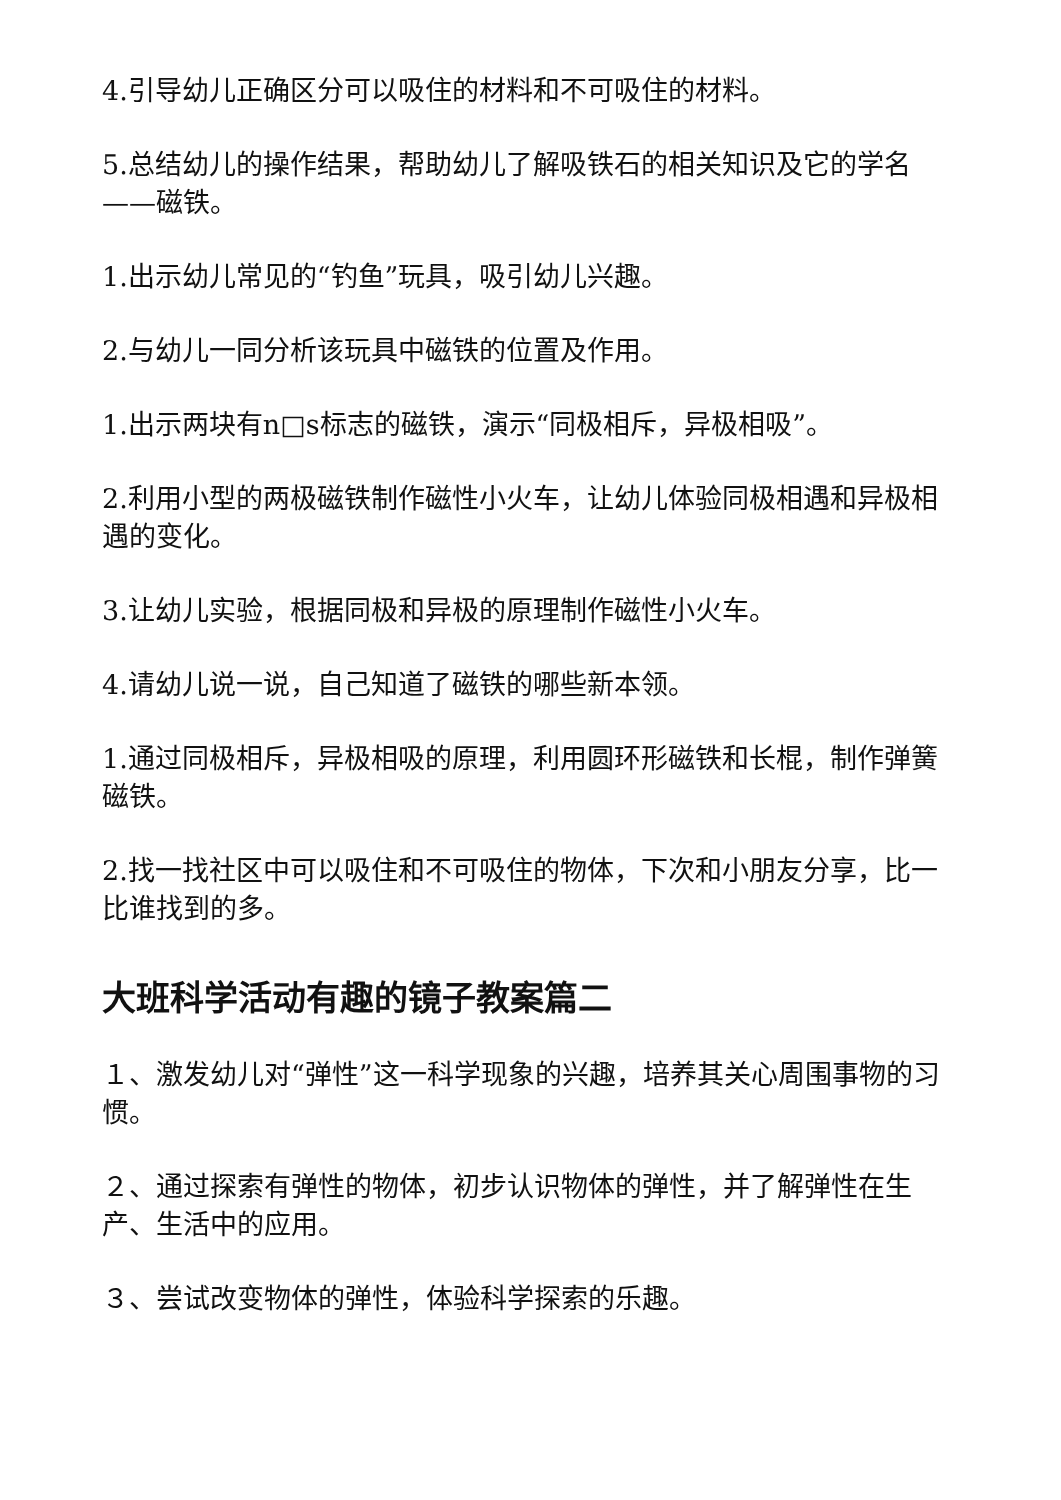4.引导幼儿正确区分可以吸住的材料和不可吸住的材料。
5.总结幼儿的操作结果，帮助幼儿了解吸铁石的相关知识及它的学名——磁铁。
1.出示幼儿常见的“钓鱼”玩具，吸引幼儿兴趣。
2.与幼儿一同分析该玩具中磁铁的位置及作用。
1.出示两块有n□s标志的磁铁，演示“同极相斥，异极相吸”。
2.利用小型的两极磁铁制作磁性小火车，让幼儿体验同极相遇和异极相遇的变化。
3.让幼儿实验，根据同极和异极的原理制作磁性小火车。
4.请幼儿说一说，自己知道了磁铁的哪些新本领。
1.通过同极相斥，异极相吸的原理，利用圆环形磁铁和长棍，制作弹簧磁铁。
2.找一找社区中可以吸住和不可吸住的物体，下次和小朋友分享，比一比谁找到的多。
大班科学活动有趣的镜子教案篇二
１、激发幼儿对“弹性”这一科学现象的兴趣，培养其关心周围事物的习惯。
２、通过探索有弹性的物体，初步认识物体的弹性，并了解弹性在生产、生活中的应用。
３、尝试改变物体的弹性，体验科学探索的乐趣。